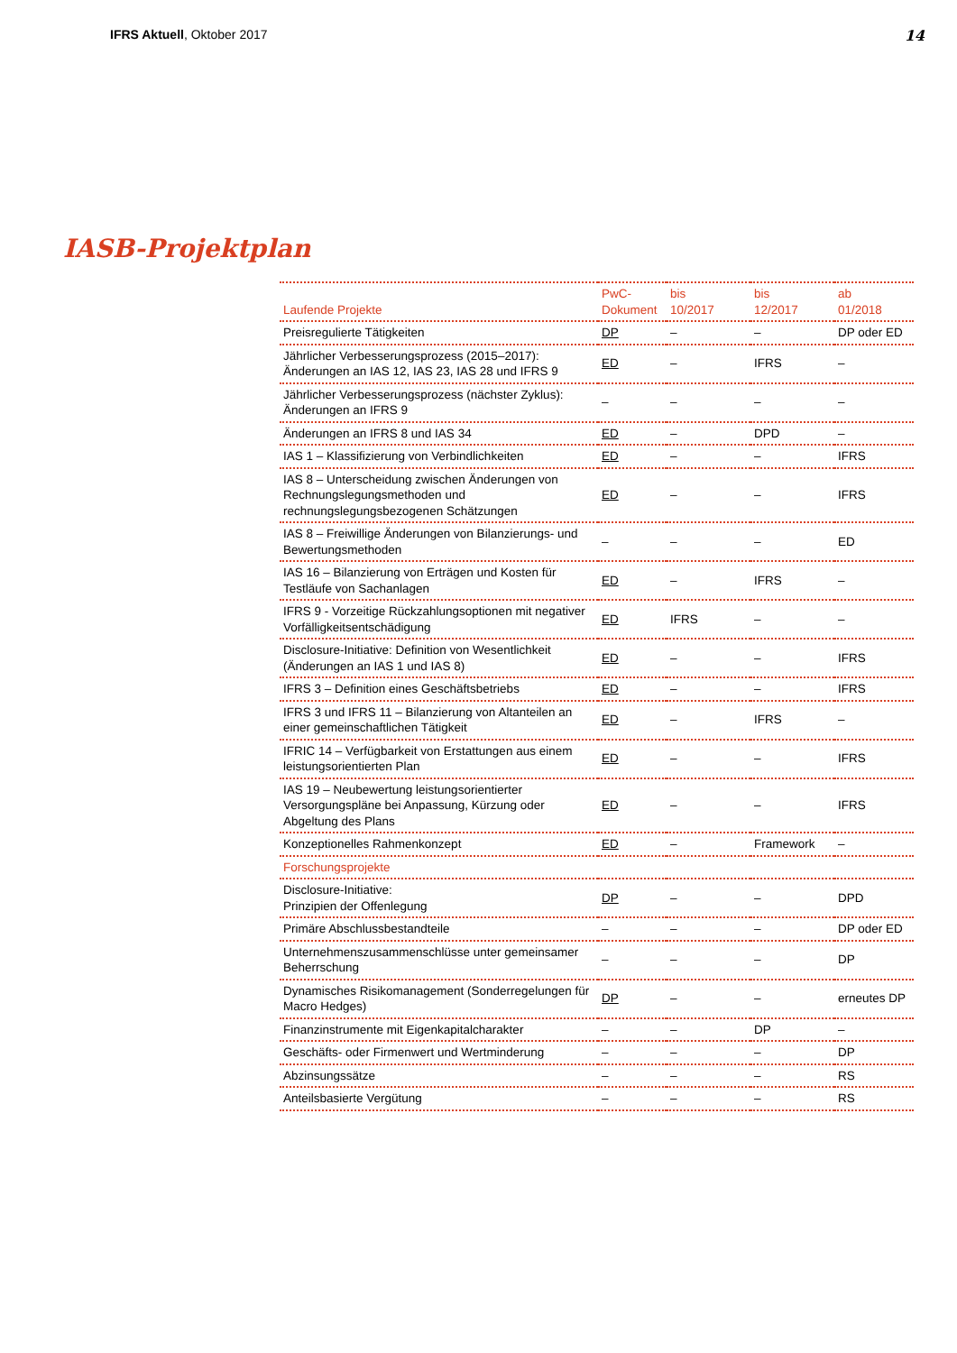IFRS Aktuell, Oktober 2017 14
IASB-Projektplan
| Laufende Projekte | PwC- Dokument | bis 10/2017 | bis 12/2017 | ab 01/2018 |
| --- | --- | --- | --- | --- |
| Preisregulierte Tätigkeiten | DP | – | – | DP oder ED |
| Jährlicher Verbesserungsprozess (2015–2017): Änderungen an IAS 12, IAS 23, IAS 28 und IFRS 9 | ED | – | IFRS | – |
| Jährlicher Verbesserungsprozess (nächster Zyklus): Änderungen an IFRS 9 | – | – | – | – |
| Änderungen an IFRS 8 und IAS 34 | ED | – | DPD | – |
| IAS 1 – Klassifizierung von Verbindlichkeiten | ED | – | – | IFRS |
| IAS 8 – Unterscheidung zwischen Änderungen von Rechnungslegungsmethoden und rechnungslegungsbezogenen Schätzungen | ED | – | – | IFRS |
| IAS 8 – Freiwillige Änderungen von Bilanzierungs- und Bewertungsmethoden | – | – | – | ED |
| IAS 16 – Bilanzierung von Erträgen und Kosten für Testläufe von Sachanlagen | ED | – | IFRS | – |
| IFRS 9 - Vorzeitige Rückzahlungsoptionen mit negativer Vorfälligkeitsentschädigung | ED | IFRS | – | – |
| Disclosure-Initiative: Definition von Wesentlichkeit (Änderungen an IAS 1 und IAS 8) | ED | – | – | IFRS |
| IFRS 3 – Definition eines Geschäftsbetriebs | ED | – | – | IFRS |
| IFRS 3 und IFRS 11 – Bilanzierung von Altanteilen an einer gemeinschaftlichen Tätigkeit | ED | – | IFRS | – |
| IFRIC 14 – Verfügbarkeit von Erstattungen aus einem leistungsorientierten Plan | ED | – | – | IFRS |
| IAS 19 – Neubewertung leistungsorientierter Versorgungspläne bei Anpassung, Kürzung oder Abgeltung des Plans | ED | – | – | IFRS |
| Konzeptionelles Rahmenkonzept | ED | – | Framework | – |
| Forschungsprojekte | | | | |
| Disclosure-Initiative: Prinzipien der Offenlegung | DP | – | – | DPD |
| Primäre Abschlussbestandteile | – | – | – | DP oder ED |
| Unternehmenszusammenschlüsse unter gemeinsamer Beherrschung | – | – | – | DP |
| Dynamisches Risikomanagement (Sonderregelungen für Macro Hedges) | DP | – | – | erneutes DP |
| Finanzinstrumente mit Eigenkapitalcharakter | – | – | DP | – |
| Geschäfts- oder Firmenwert und Wertminderung | – | – | – | DP |
| Abzinsungssätze | – | – | – | RS |
| Anteilsbasierte Vergütung | – | – | – | RS |